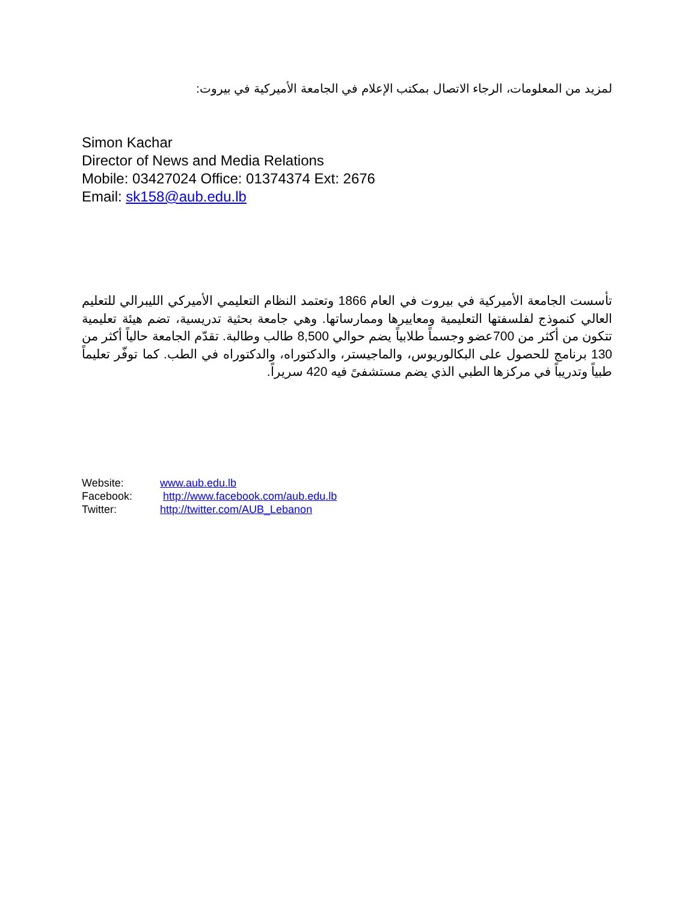لمزيد من المعلومات، الرجاء الاتصال بمكتب الإعلام في الجامعة الأميركية في بيروت:
Simon Kachar
Director of News and Media Relations
Mobile: 03427024 Office: 01374374 Ext: 2676
Email: sk158@aub.edu.lb
تأسست الجامعة الأميركية في بيروت في العام 1866 وتعتمد النظام التعليمي الأميركي الليبرالي للتعليم العالي كنموذج لفلسفتها التعليمية ومعاييرها وممارساتها. وهي جامعة بحثية تدريسية، تضم هيئة تعليمية تتكون من أكثر من 700عضو وجسماً طلابياً يضم حوالي 8,500 طالب وطالبة. تقدّم الجامعة حالياً أكثر من 130 برنامج للحصول على البكالوريوس، والماجيستر، والدكتوراه، والدكتوراه في الطب. كما توفّر تعليماً طبياً وتدريباً في مركزها الطبي الذي يضم مستشفىً فيه 420 سريراً.
| Website: | www.aub.edu.lb |
| Facebook: | http://www.facebook.com/aub.edu.lb |
| Twitter: | http://twitter.com/AUB_Lebanon |